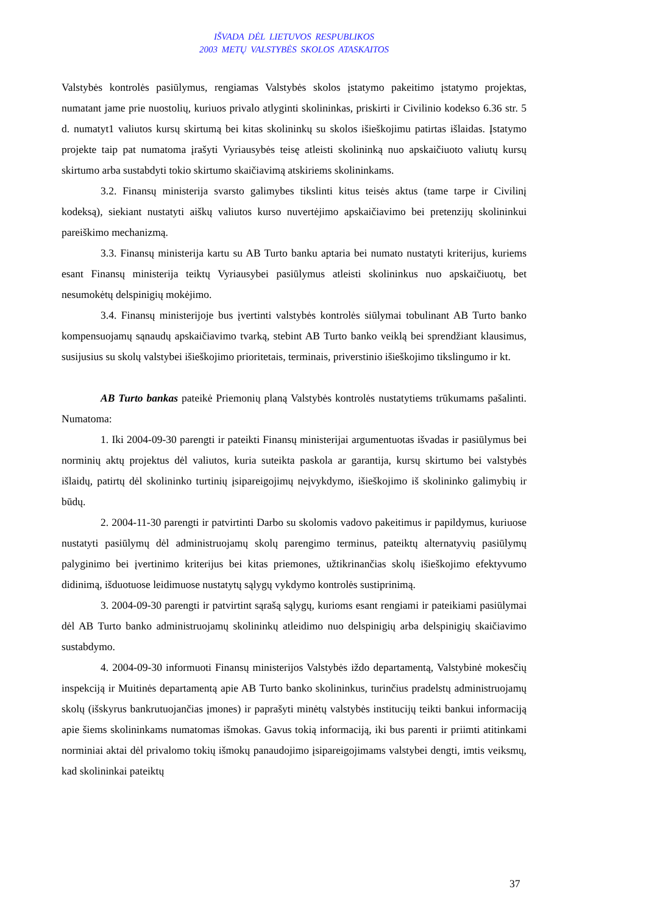IŠVADA DĖL LIETUVOS RESPUBLIKOS
2003 METŲ VALSTYBĖS SKOLOS ATASKAITOS
Valstybės kontrolės pasiūlymus, rengiamas Valstybės skolos įstatymo pakeitimo įstatymo projektas, numatant jame prie nuostolių, kuriuos privalo atlyginti skolininkas, priskirti ir Civilinio kodekso 6.36 str. 5 d. numatyt1 valiutos kursų skirtumą bei kitas skolininkų su skolos išieškojimu patirtas išlaidas. Įstatymo projekte taip pat numatoma įrašyti Vyriausybės teisę atleisti skolininką nuo apskaičiuoto valiutų kursų skirtumo arba sustabdyti tokio skirtumo skaičiavimą atskiriems skolininkams.
3.2. Finansų ministerija svarsto galimybes tikslinti kitus teisės aktus (tame tarpe ir Civilinį kodeksą), siekiant nustatyti aiškų valiutos kurso nuvertėjimo apskaičiavimo bei pretenzijų skolininkui pareiškimo mechanizmą.
3.3. Finansų ministerija kartu su AB Turto banku aptaria bei numato nustatyti kriterijus, kuriems esant Finansų ministerija teiktų Vyriausybei pasiūlymus atleisti skolininkus nuo apskaičiuotų, bet nesumokėtų delspinigių mokėjimo.
3.4. Finansų ministerijoje bus įvertinti valstybės kontrolės siūlymai tobulinant AB Turto banko kompensuojamų sąnaudų apskaičiavimo tvarką, stebint AB Turto banko veiklą bei sprendžiant klausimus, susijusius su skolų valstybei išieškojimo prioritetais, terminais, priverstinio išieškojimo tikslingumo ir kt.
AB Turto bankas pateikė Priemonių planą Valstybės kontrolės nustatytiems trūkumams pašalinti. Numatoma:
1. Iki 2004-09-30 parengti ir pateikti Finansų ministerijai argumentuotas išvadas ir pasiūlymus bei norminių aktų projektus dėl valiutos, kuria suteikta paskola ar garantija, kursų skirtumo bei valstybės išlaidų, patirtų dėl skolininko turtinių įsipareigojimų neįvykdymo, išieškojimo iš skolininko galimybių ir būdų.
2. 2004-11-30 parengti ir patvirtinti Darbo su skolomis vadovo pakeitimus ir papildymus, kuriuose nustatyti pasiūlymų dėl administruojamų skolų parengimo terminus, pateiktų alternatyvių pasiūlymų palyginimo bei įvertinimo kriterijus bei kitas priemones, užtikrinančias skolų išieškojimo efektyvumo didinimą, išduotuose leidimuose nustatytų sąlygų vykdymo kontrolės sustiprinimą.
3. 2004-09-30 parengti ir patvirtint sąrašą sąlygų, kurioms esant rengiami ir pateikiami pasiūlymai dėl AB Turto banko administruojamų skolininkų atleidimo nuo delspinigių arba delspinigių skaičiavimo sustabdymo.
4. 2004-09-30 informuoti Finansų ministerijos Valstybės iždo departamentą, Valstybinė mokesčių inspekciją ir Muitinės departamentą apie AB Turto banko skolininkus, turinčius pradelstų administruojamų skolų (išskyrus bankrutuojančias įmones) ir paprašyti minėtų valstybės institucijų teikti bankui informaciją apie šiems skolininkams numatomas išmokas. Gavus tokią informaciją, iki bus parenti ir priimti atitinkami norminiai aktai dėl privalomo tokių išmokų panaudojimo įsipareigojimams valstybei dengti, imtis veiksmų, kad skolininkai pateiktų
37